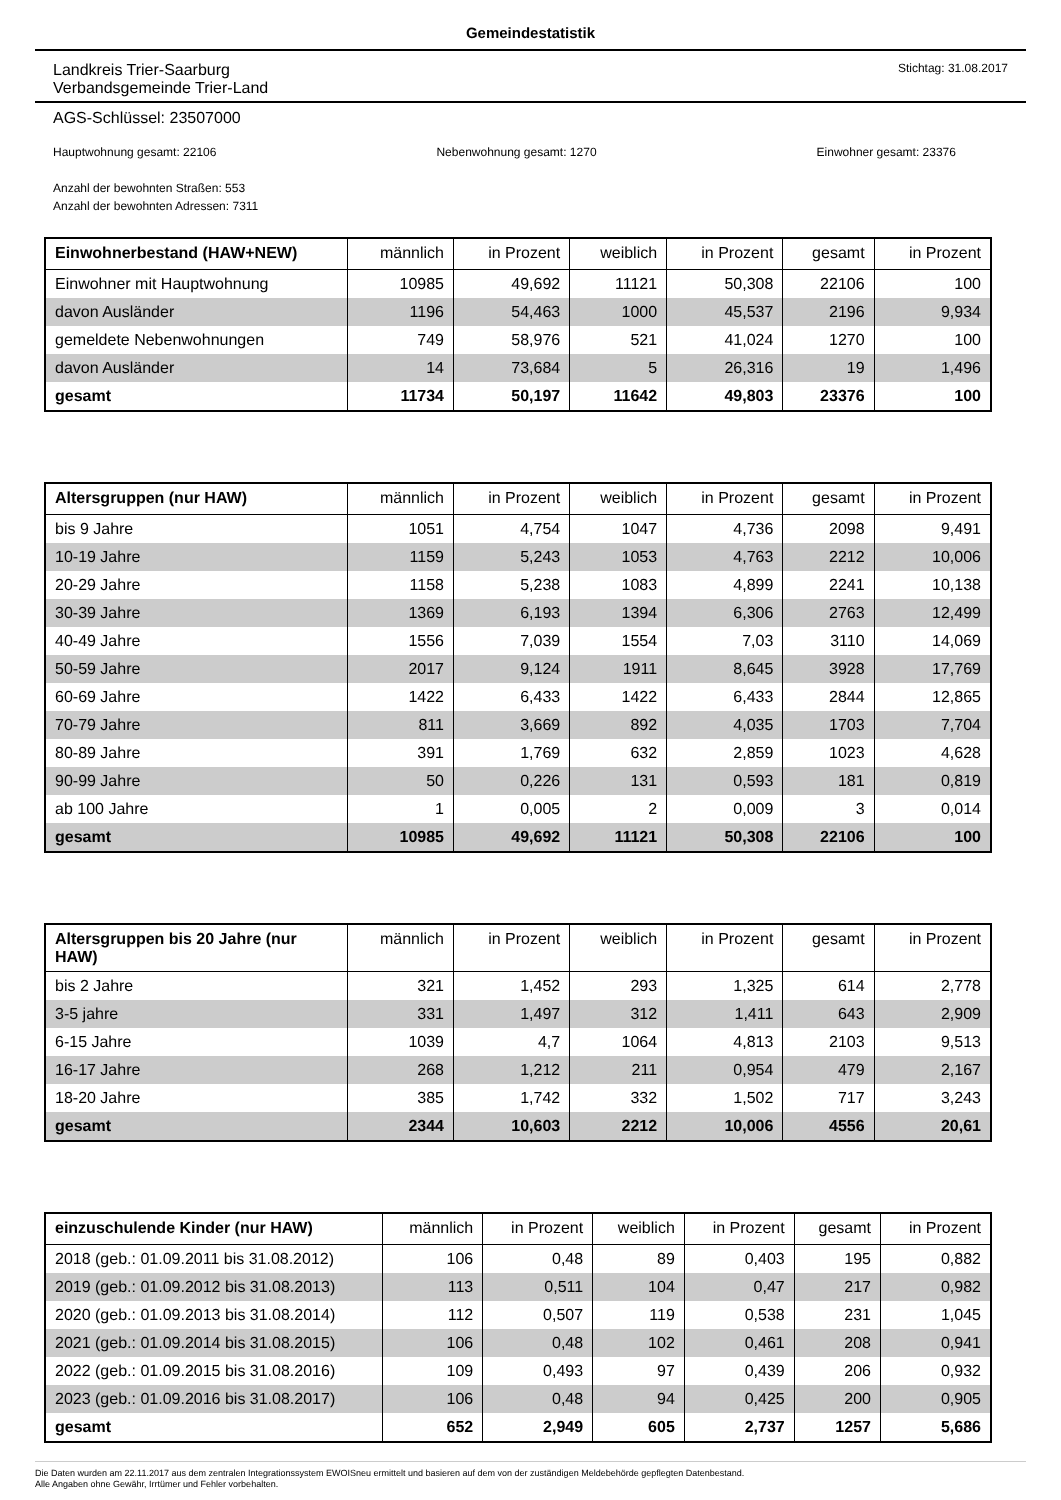Gemeindestatistik
Landkreis Trier-Saarburg
Verbandsgemeinde Trier-Land
Stichtag: 31.08.2017
AGS-Schlüssel: 23507000
Hauptwohnung gesamt: 22106 Nebenwohnung gesamt: 1270 Einwohner gesamt: 23376
Anzahl der bewohnten Straßen: 553
Anzahl der bewohnten Adressen: 7311
| Einwohnerbestand (HAW+NEW) | männlich | in Prozent | weiblich | in Prozent | gesamt | in Prozent |
| --- | --- | --- | --- | --- | --- | --- |
| Einwohner mit Hauptwohnung | 10985 | 49,692 | 11121 | 50,308 | 22106 | 100 |
| davon Ausländer | 1196 | 54,463 | 1000 | 45,537 | 2196 | 9,934 |
| gemeldete Nebenwohnungen | 749 | 58,976 | 521 | 41,024 | 1270 | 100 |
| davon Ausländer | 14 | 73,684 | 5 | 26,316 | 19 | 1,496 |
| gesamt | 11734 | 50,197 | 11642 | 49,803 | 23376 | 100 |
| Altersgruppen (nur HAW) | männlich | in Prozent | weiblich | in Prozent | gesamt | in Prozent |
| --- | --- | --- | --- | --- | --- | --- |
| bis 9 Jahre | 1051 | 4,754 | 1047 | 4,736 | 2098 | 9,491 |
| 10-19 Jahre | 1159 | 5,243 | 1053 | 4,763 | 2212 | 10,006 |
| 20-29 Jahre | 1158 | 5,238 | 1083 | 4,899 | 2241 | 10,138 |
| 30-39 Jahre | 1369 | 6,193 | 1394 | 6,306 | 2763 | 12,499 |
| 40-49 Jahre | 1556 | 7,039 | 1554 | 7,03 | 3110 | 14,069 |
| 50-59 Jahre | 2017 | 9,124 | 1911 | 8,645 | 3928 | 17,769 |
| 60-69 Jahre | 1422 | 6,433 | 1422 | 6,433 | 2844 | 12,865 |
| 70-79 Jahre | 811 | 3,669 | 892 | 4,035 | 1703 | 7,704 |
| 80-89 Jahre | 391 | 1,769 | 632 | 2,859 | 1023 | 4,628 |
| 90-99 Jahre | 50 | 0,226 | 131 | 0,593 | 181 | 0,819 |
| ab 100 Jahre | 1 | 0,005 | 2 | 0,009 | 3 | 0,014 |
| gesamt | 10985 | 49,692 | 11121 | 50,308 | 22106 | 100 |
| Altersgruppen bis 20 Jahre (nur HAW) | männlich | in Prozent | weiblich | in Prozent | gesamt | in Prozent |
| --- | --- | --- | --- | --- | --- | --- |
| bis 2 Jahre | 321 | 1,452 | 293 | 1,325 | 614 | 2,778 |
| 3-5 jahre | 331 | 1,497 | 312 | 1,411 | 643 | 2,909 |
| 6-15 Jahre | 1039 | 4,7 | 1064 | 4,813 | 2103 | 9,513 |
| 16-17 Jahre | 268 | 1,212 | 211 | 0,954 | 479 | 2,167 |
| 18-20 Jahre | 385 | 1,742 | 332 | 1,502 | 717 | 3,243 |
| gesamt | 2344 | 10,603 | 2212 | 10,006 | 4556 | 20,61 |
| einzuschulende Kinder (nur HAW) | männlich | in Prozent | weiblich | in Prozent | gesamt | in Prozent |
| --- | --- | --- | --- | --- | --- | --- |
| 2018 (geb.: 01.09.2011 bis 31.08.2012) | 106 | 0,48 | 89 | 0,403 | 195 | 0,882 |
| 2019 (geb.: 01.09.2012 bis 31.08.2013) | 113 | 0,511 | 104 | 0,47 | 217 | 0,982 |
| 2020 (geb.: 01.09.2013 bis 31.08.2014) | 112 | 0,507 | 119 | 0,538 | 231 | 1,045 |
| 2021 (geb.: 01.09.2014 bis 31.08.2015) | 106 | 0,48 | 102 | 0,461 | 208 | 0,941 |
| 2022 (geb.: 01.09.2015 bis 31.08.2016) | 109 | 0,493 | 97 | 0,439 | 206 | 0,932 |
| 2023 (geb.: 01.09.2016 bis 31.08.2017) | 106 | 0,48 | 94 | 0,425 | 200 | 0,905 |
| gesamt | 652 | 2,949 | 605 | 2,737 | 1257 | 5,686 |
Die Daten wurden am 22.11.2017 aus dem zentralen Integrationssystem EWOISneu ermittelt und basieren auf dem von der zuständigen Meldebehörde gepflegten Datenbestand.
Alle Angaben ohne Gewähr, Irrtümer und Fehler vorbehalten.